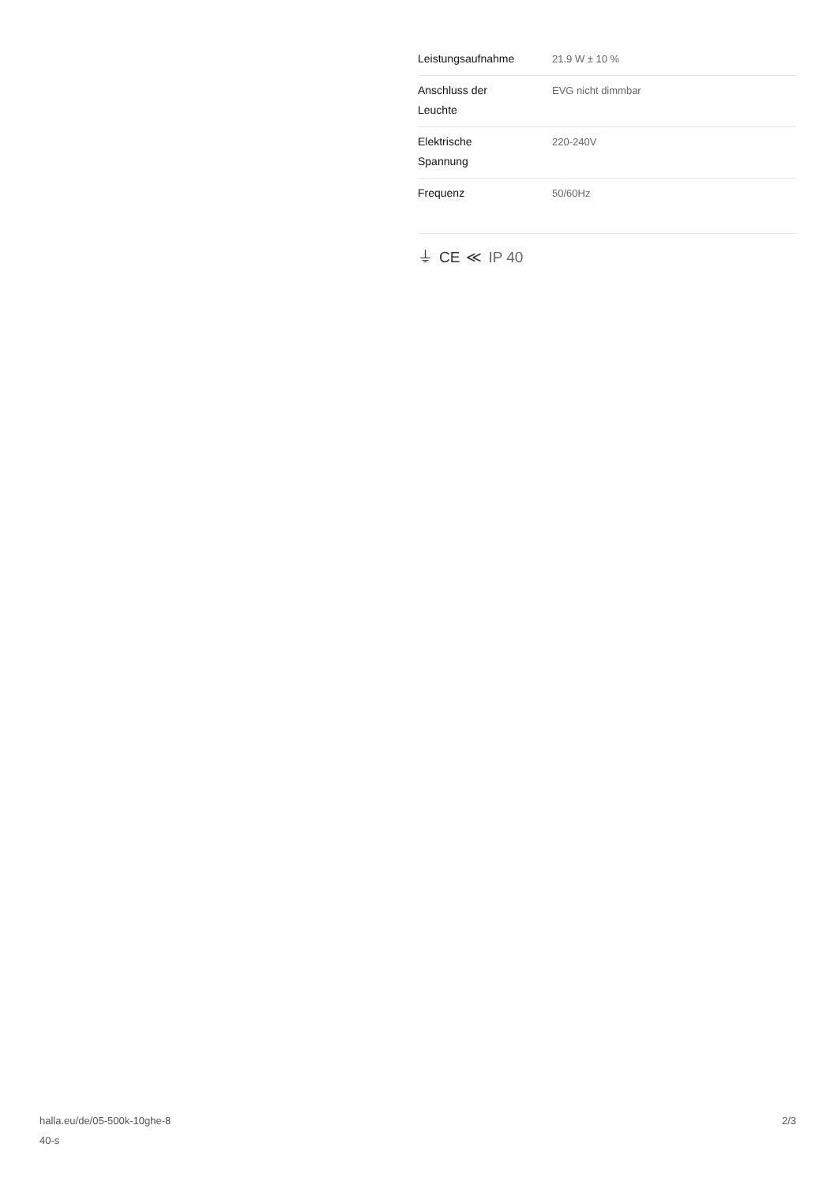| Leistungsaufnahme | 21.9 W ± 10 % |
| Anschluss der Leuchte | EVG nicht dimmbar |
| Elektrische Spannung | 220-240V |
| Frequenz | 50/60Hz |
⏚ CE ≪ IP 40
halla.eu/de/05-500k-10ghe-8
40-s
2/3